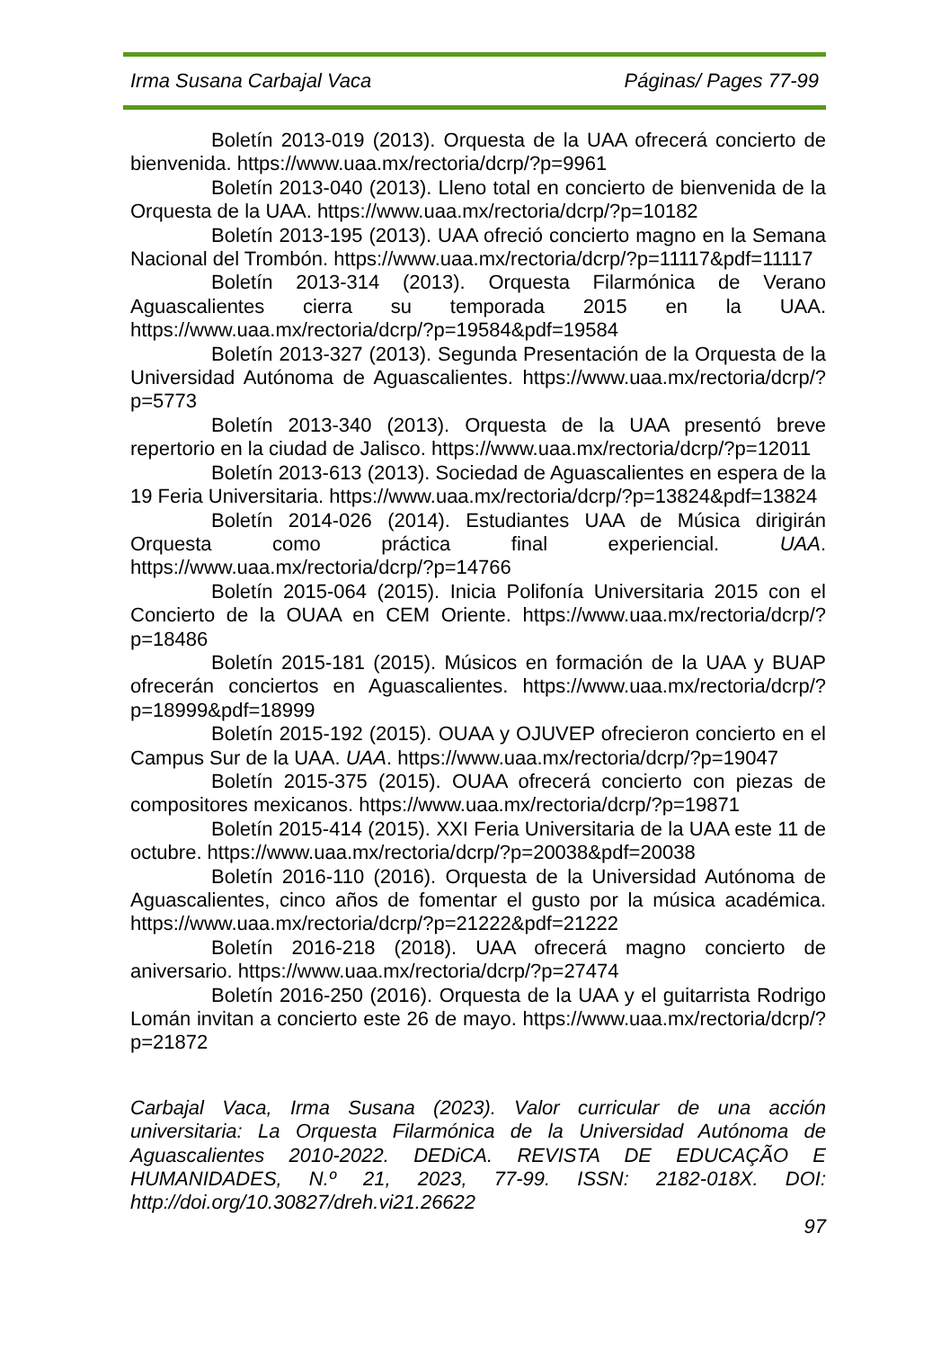Irma Susana Carbajal Vaca Páginas/ Pages 77-99
Boletín 2013-019 (2013). Orquesta de la UAA ofrecerá concierto de bienvenida. https://www.uaa.mx/rectoria/dcrp/?p=9961
Boletín 2013-040 (2013). Lleno total en concierto de bienvenida de la Orquesta de la UAA. https://www.uaa.mx/rectoria/dcrp/?p=10182
Boletín 2013-195 (2013). UAA ofreció concierto magno en la Semana Nacional del Trombón. https://www.uaa.mx/rectoria/dcrp/?p=11117&pdf=11117
Boletín 2013-314 (2013). Orquesta Filarmónica de Verano Aguascalientes cierra su temporada 2015 en la UAA. https://www.uaa.mx/rectoria/dcrp/?p=19584&pdf=19584
Boletín 2013-327 (2013). Segunda Presentación de la Orquesta de la Universidad Autónoma de Aguascalientes. https://www.uaa.mx/rectoria/dcrp/?p=5773
Boletín 2013-340 (2013). Orquesta de la UAA presentó breve repertorio en la ciudad de Jalisco. https://www.uaa.mx/rectoria/dcrp/?p=12011
Boletín 2013-613 (2013). Sociedad de Aguascalientes en espera de la 19 Feria Universitaria. https://www.uaa.mx/rectoria/dcrp/?p=13824&pdf=13824
Boletín 2014-026 (2014). Estudiantes UAA de Música dirigirán Orquesta como práctica final experiencial. UAA. https://www.uaa.mx/rectoria/dcrp/?p=14766
Boletín 2015-064 (2015). Inicia Polifonía Universitaria 2015 con el Concierto de la OUAA en CEM Oriente. https://www.uaa.mx/rectoria/dcrp/?p=18486
Boletín 2015-181 (2015). Músicos en formación de la UAA y BUAP ofrecerán conciertos en Aguascalientes. https://www.uaa.mx/rectoria/dcrp/?p=18999&pdf=18999
Boletín 2015-192 (2015). OUAA y OJUVEP ofrecieron concierto en el Campus Sur de la UAA. UAA. https://www.uaa.mx/rectoria/dcrp/?p=19047
Boletín 2015-375 (2015). OUAA ofrecerá concierto con piezas de compositores mexicanos. https://www.uaa.mx/rectoria/dcrp/?p=19871
Boletín 2015-414 (2015). XXI Feria Universitaria de la UAA este 11 de octubre. https://www.uaa.mx/rectoria/dcrp/?p=20038&pdf=20038
Boletín 2016-110 (2016). Orquesta de la Universidad Autónoma de Aguascalientes, cinco años de fomentar el gusto por la música académica. https://www.uaa.mx/rectoria/dcrp/?p=21222&pdf=21222
Boletín 2016-218 (2018). UAA ofrecerá magno concierto de aniversario. https://www.uaa.mx/rectoria/dcrp/?p=27474
Boletín 2016-250 (2016). Orquesta de la UAA y el guitarrista Rodrigo Lomán invitan a concierto este 26 de mayo. https://www.uaa.mx/rectoria/dcrp/?p=21872
Carbajal Vaca, Irma Susana (2023). Valor curricular de una acción universitaria: La Orquesta Filarmónica de la Universidad Autónoma de Aguascalientes 2010-2022. DEDiCA. REVISTA DE EDUCAÇÃO E HUMANIDADES, N.º 21, 2023, 77-99. ISSN: 2182-018X. DOI: http://doi.org/10.30827/dreh.vi21.26622
97